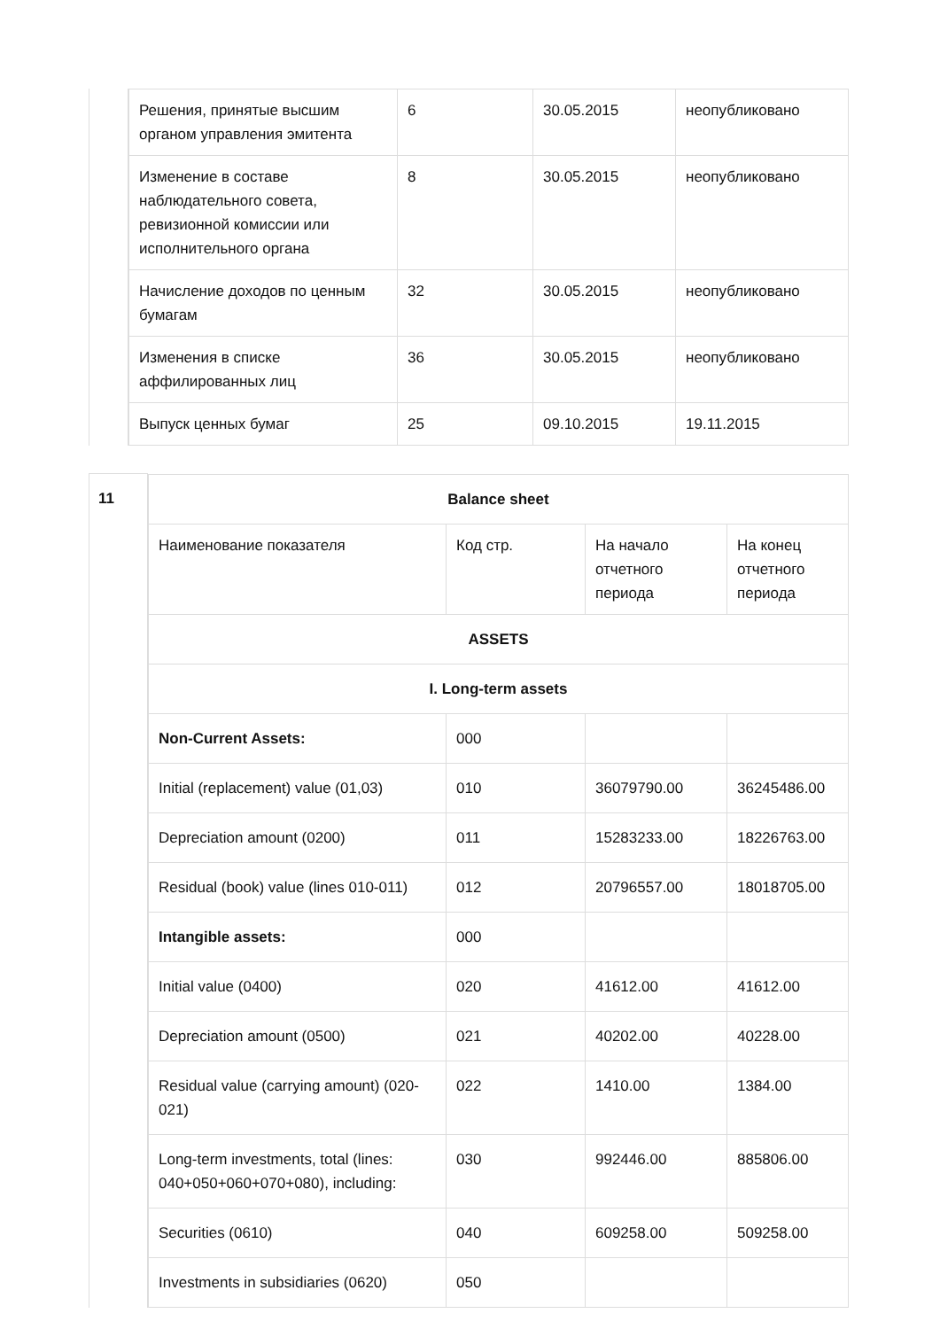| | / Решения, принятые высшим органом управления эмитента / 6 / 30.05.2015 / неопубликовано / / Изменение в составе наблюдательного совета, ревизионной комиссии или исполнительного органа / 8 / 30.05.2015 / неопубликовано / / Начисление доходов по ценным бумагам / 32 / 30.05.2015 / неопубликовано / / Изменения в списке аффилированных лиц / 36 / 30.05.2015 / неопубликовано / / Выпуск ценных бумаг / 25 / 09.10.2015 / 19.11.2015 / |
| 11 | / Balance sheet / / / / / Наименование показателя / Код стр. / На начало отчетного периода / На конец отчетного периода / / ASSETS / / / / / I. Long-term assets / / / / / Non-Current Assets: / 000 / / / / Initial (replacement) value (01,03) / 010 / 36079790.00 / 36245486.00 / / Depreciation amount (0200) / 011 / 15283233.00 / 18226763.00 / / Residual (book) value (lines 010-011) / 012 / 20796557.00 / 18018705.00 / / Intangible assets: / 000 / / / / Initial value (0400) / 020 / 41612.00 / 41612.00 / / Depreciation amount (0500) / 021 / 40202.00 / 40228.00 / / Residual value (carrying amount) (020-021) / 022 / 1410.00 / 1384.00 / / Long-term investments, total (lines: 040+050+060+070+080), including: / 030 / 992446.00 / 885806.00 / / Securities (0610) / 040 / 609258.00 / 509258.00 / / Investments in subsidiaries (0620) / 050 / / / |